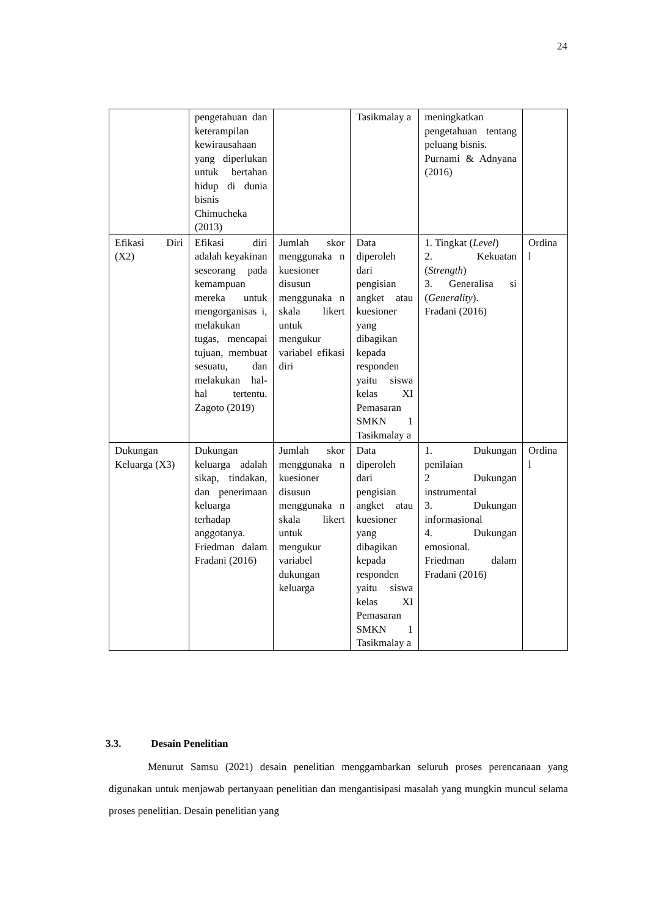24
| | pengetahuan dan keterampilan kewirausahaan yang diperlukan untuk bertahan hidup di dunia bisnis Chimucheka (2013) | | Tasikmalay a | meningkatkan pengetahuan tentang peluang bisnis. Purnami & Adnyana (2016) | |
| Efikasi Diri (X2) | Efikasi diri adalah keyakinan seseorang pada kemampuan mereka untuk mengorganisas i, melakukan tugas, mencapai tujuan, membuat sesuatu, dan melakukan hal-hal tertentu. Zagoto (2019) | Jumlah skor menggunaka n kuesioner disusun menggunaka n skala likert untuk mengukur variabel efikasi diri | Data diperoleh dari pengisian angket atau kuesioner yang dibagikan kepada responden yaitu siswa kelas XI Pemasaran SMKN 1 Tasikmalay a | 1. Tingkat ( Level ) 2. Kekuatan ( Strength ) 3. Generalisa si ( Generality ). Fradani (2016) | Ordina l |
| Dukungan Keluarga (X3) | Dukungan keluarga adalah sikap, tindakan, dan penerimaan keluarga terhadap anggotanya. Friedman dalam Fradani (2016) | Jumlah skor menggunaka n kuesioner disusun menggunaka n skala likert untuk mengukur variabel dukungan keluarga | Data diperoleh dari pengisian angket atau kuesioner yang dibagikan kepada responden yaitu siswa kelas XI Pemasaran SMKN 1 Tasikmalay a | 1. Dukungan penilaian 2 Dukungan instrumental 3. Dukungan informasional 4. Dukungan emosional. Friedman dalam Fradani (2016) | Ordina l |
3.3. Desain Penelitian
Menurut Samsu (2021) desain penelitian menggambarkan seluruh proses perencanaan yang digunakan untuk menjawab pertanyaan penelitian dan mengantisipasi masalah yang mungkin muncul selama proses penelitian. Desain penelitian yang